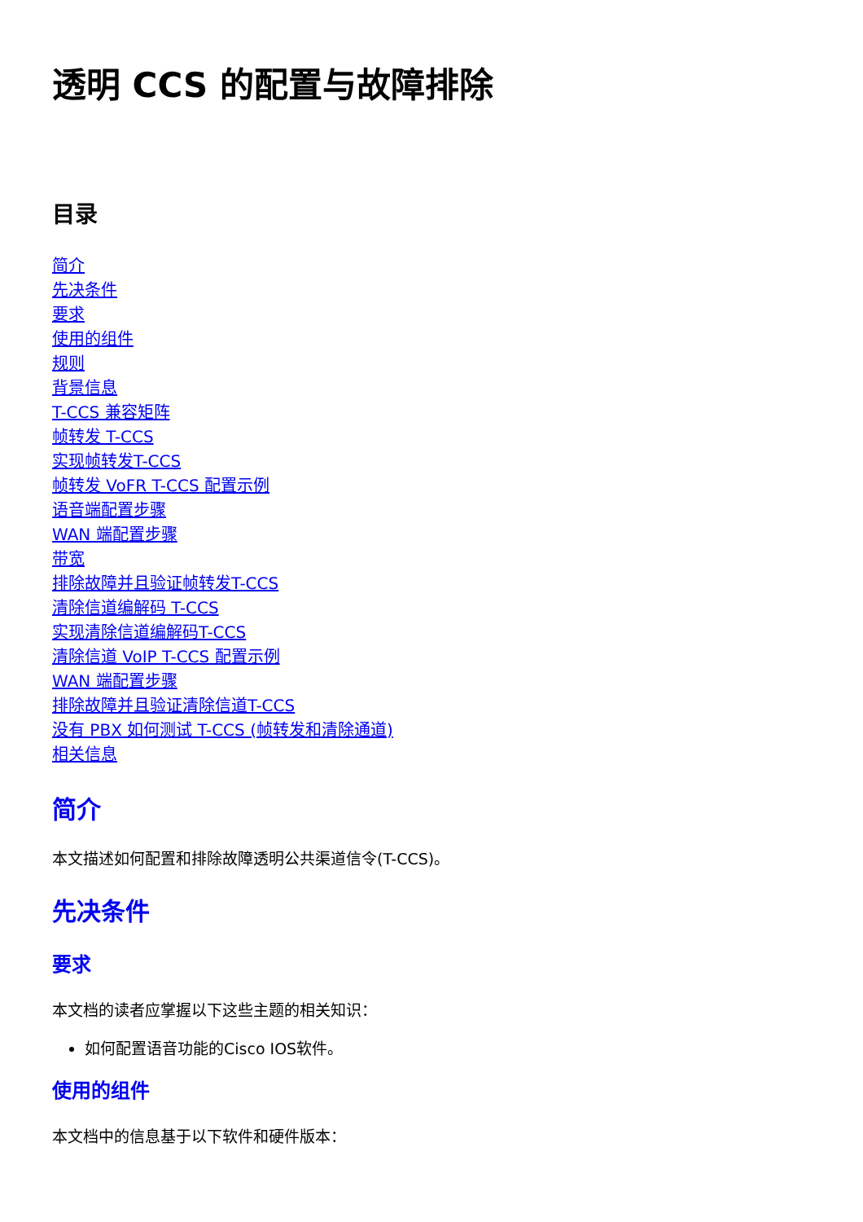透明 CCS 的配置与故障排除
目录
简介
先决条件
要求
使用的组件
规则
背景信息
T-CCS 兼容矩阵
帧转发 T-CCS
实现帧转发T-CCS
帧转发 VoFR T-CCS 配置示例
语音端配置步骤
WAN 端配置步骤
带宽
排除故障并且验证帧转发T-CCS
清除信道编解码 T-CCS
实现清除信道编解码T-CCS
清除信道 VoIP T-CCS 配置示例
WAN 端配置步骤
排除故障并且验证清除信道T-CCS
没有 PBX 如何测试 T-CCS (帧转发和清除通道)
相关信息
简介
本文描述如何配置和排除故障透明公共渠道信令(T-CCS)。
先决条件
要求
本文档的读者应掌握以下这些主题的相关知识：
如何配置语音功能的Cisco IOS软件。
使用的组件
本文档中的信息基于以下软件和硬件版本：